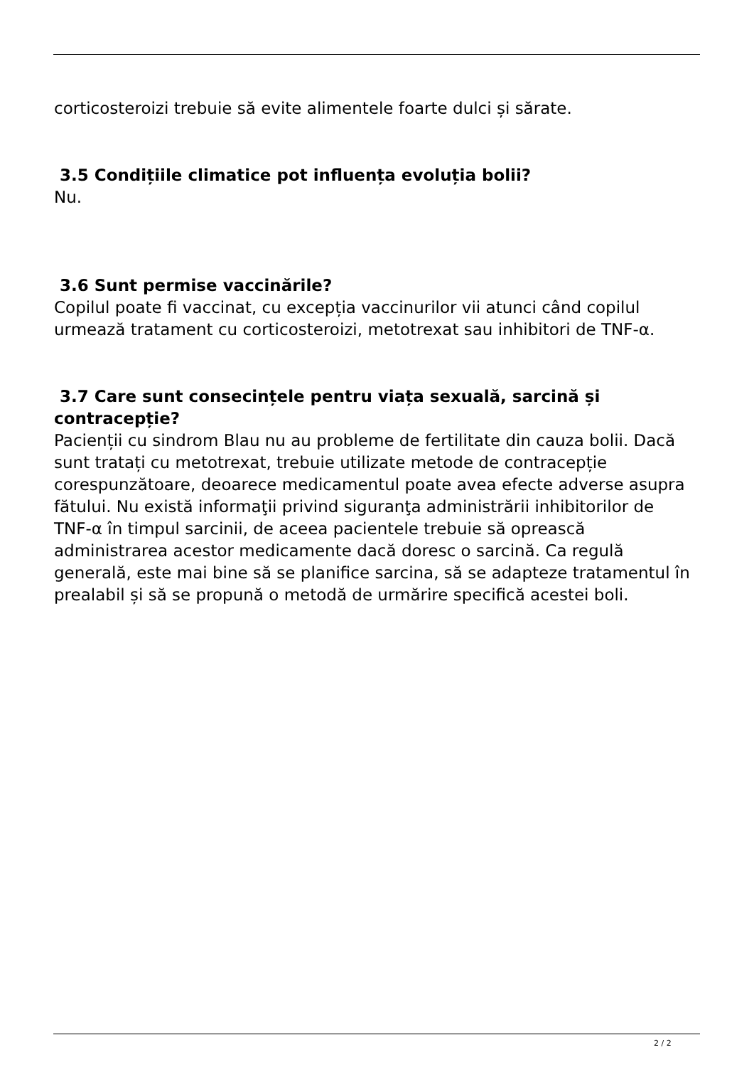corticosteroizi trebuie să evite alimentele foarte dulci și sărate.
3.5 Condițiile climatice pot influența evoluția bolii?
Nu.
3.6 Sunt permise vaccinările?
Copilul poate fi vaccinat, cu excepția vaccinurilor vii atunci când copilul urmează tratament cu corticosteroizi, metotrexat sau inhibitori de TNF-α.
3.7 Care sunt consecințele pentru viața sexuală, sarcină și contracepție?
Pacienții cu sindrom Blau nu au probleme de fertilitate din cauza bolii. Dacă sunt tratați cu metotrexat, trebuie utilizate metode de contracepție corespunzătoare, deoarece medicamentul poate avea efecte adverse asupra fătului. Nu există informaţii privind siguranţa administrării inhibitorilor de TNF-α în timpul sarcinii, de aceea pacientele trebuie să oprească administrarea acestor medicamente dacă doresc o sarcină. Ca regulă generală, este mai bine să se planifice sarcina, să se adapteze tratamentul în prealabil și să se propună o metodă de urmărire specifică acestei boli.
2 / 2